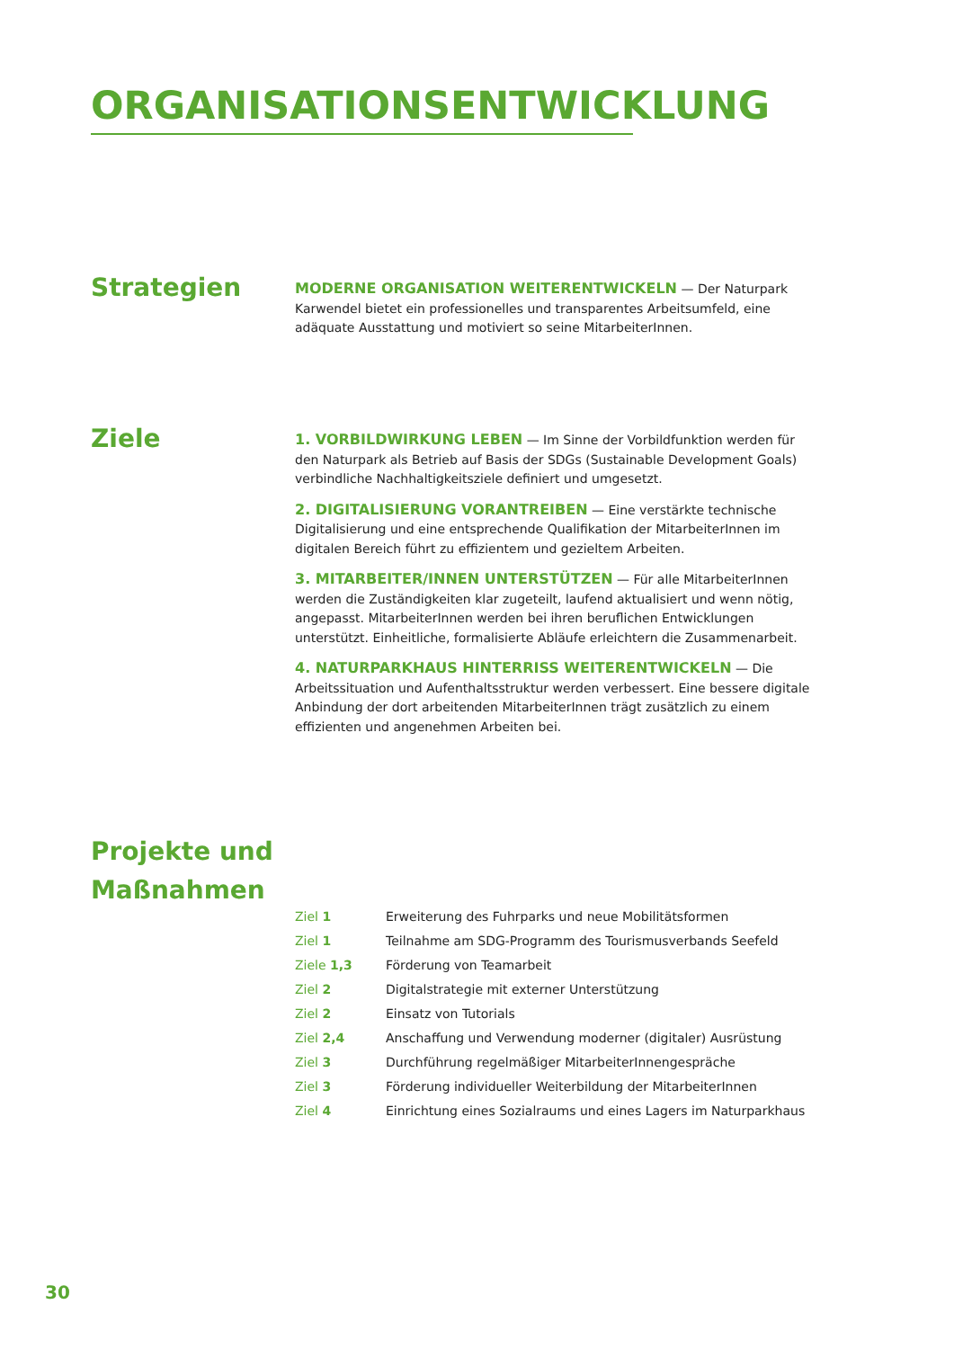ORGANISATIONSENTWICKLUNG
Strategien
MODERNE ORGANISATION WEITERENTWICKELN — Der Naturpark Karwendel bietet ein professionelles und transparentes Arbeitsumfeld, eine adäquate Ausstattung und motiviert so seine MitarbeiterInnen.
Ziele
1. VORBILDWIRKUNG LEBEN — Im Sinne der Vorbildfunktion werden für den Naturpark als Betrieb auf Basis der SDGs (Sustainable Development Goals) verbindliche Nachhaltigkeitsziele definiert und umgesetzt.
2. DIGITALISIERUNG VORANTREIBEN — Eine verstärkte technische Digitalisierung und eine entsprechende Qualifikation der MitarbeiterInnen im digitalen Bereich führt zu effizientem und gezieltem Arbeiten.
3. MITARBEITER/INNEN UNTERSTÜTZEN — Für alle MitarbeiterInnen werden die Zuständigkeiten klar zugeteilt, laufend aktualisiert und wenn nötig, angepasst. MitarbeiterInnen werden bei ihren beruflichen Entwicklungen unterstützt. Einheitliche, formalisierte Abläufe erleichtern die Zusammenarbeit.
4. NATURPARKHAUS HINTERRISS WEITERENTWICKELN — Die Arbeitssituation und Aufenthaltsstruktur werden verbessert. Eine bessere digitale Anbindung der dort arbeitenden MitarbeiterInnen trägt zusätzlich zu einem effizienten und angenehmen Arbeiten bei.
Projekte und Maßnahmen
| Ziel 1 | Erweiterung des Fuhrparks und neue Mobilitätsformen |
| Ziel 1 | Teilnahme am SDG-Programm des Tourismusverbands Seefeld |
| Ziele 1,3 | Förderung von Teamarbeit |
| Ziel 2 | Digitalstrategie mit externer Unterstützung |
| Ziel 2 | Einsatz von Tutorials |
| Ziel 2,4 | Anschaffung und Verwendung moderner (digitaler) Ausrüstung |
| Ziel 3 | Durchführung regelmäßiger MitarbeiterInnengespräche |
| Ziel 3 | Förderung individueller Weiterbildung der MitarbeiterInnen |
| Ziel 4 | Einrichtung eines Sozialraums und eines Lagers im Naturparkhaus |
30